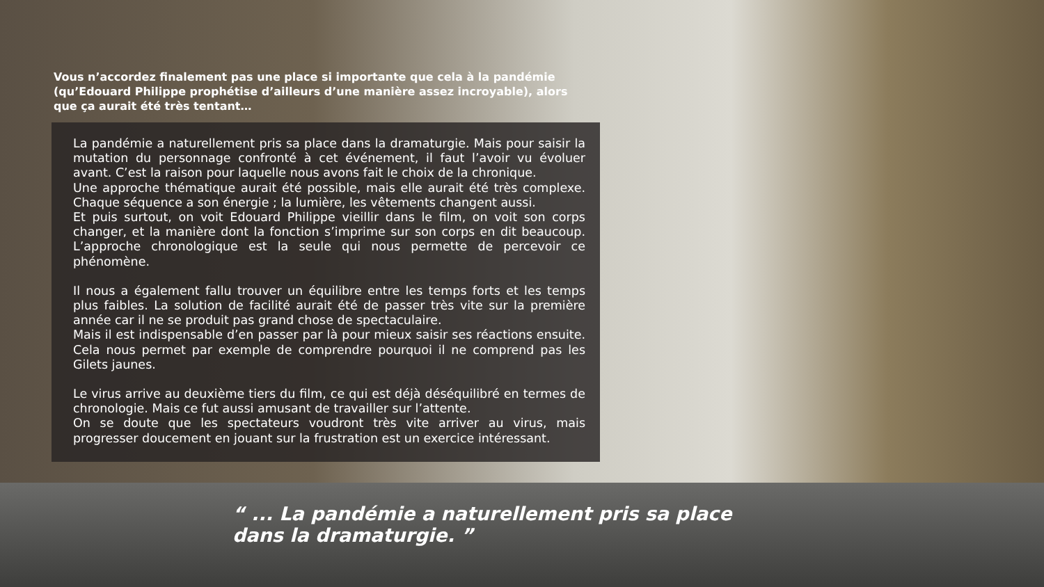Vous n’accordez finalement pas une place si importante que cela à la pandémie (qu’Edouard Philippe prophétise d’ailleurs d’une manière assez incroyable), alors que ça aurait été très tentant…
La pandémie a naturellement pris sa place dans la dramaturgie. Mais pour saisir la mutation du personnage confronté à cet événement, il faut l’avoir vu évoluer avant. C’est la raison pour laquelle nous avons fait le choix de la chronique.
Une approche thématique aurait été possible, mais elle aurait été très complexe. Chaque séquence a son énergie ; la lumière, les vêtements changent aussi.
Et puis surtout, on voit Edouard Philippe vieillir dans le film, on voit son corps changer, et la manière dont la fonction s’imprime sur son corps en dit beaucoup. L’approche chronologique est la seule qui nous permette de percevoir ce phénomène.
Il nous a également fallu trouver un équilibre entre les temps forts et les temps plus faibles. La solution de facilité aurait été de passer très vite sur la première année car il ne se produit pas grand chose de spectaculaire.
Mais il est indispensable d’en passer par là pour mieux saisir ses réactions ensuite. Cela nous permet par exemple de comprendre pourquoi il ne comprend pas les Gilets jaunes.
Le virus arrive au deuxième tiers du film, ce qui est déjà déséquilibré en termes de chronologie. Mais ce fut aussi amusant de travailler sur l’attente.
On se doute que les spectateurs voudront très vite arriver au virus, mais progresser doucement en jouant sur la frustration est un exercice intéressant.
“ ... La pandémie a naturellement pris sa place
dans la dramaturgie. ”